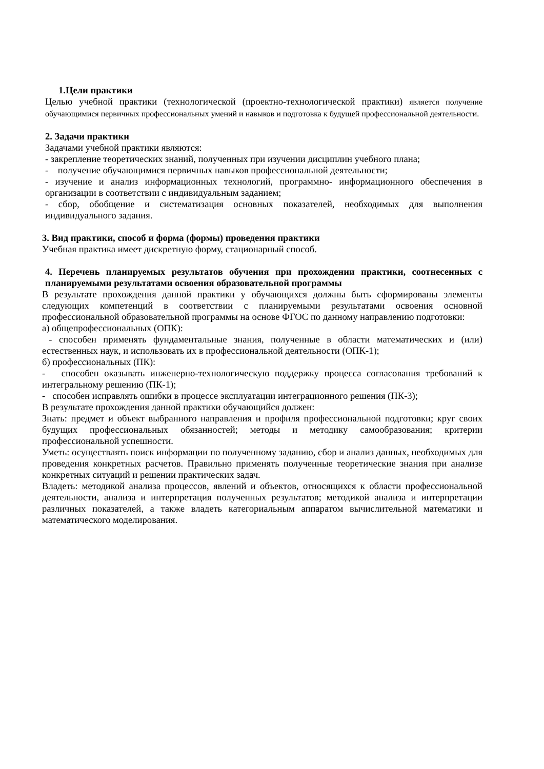1.Цели практики
Целью учебной практики (технологической (проектно-технологической практики) является получение обучающимися первичных профессиональных умений и навыков и подготовка к будущей профессиональной деятельности.
2. Задачи практики
Задачами учебной практики являются:
- закрепление теоретических знаний, полученных при изучении дисциплин учебного плана;
- получение обучающимися первичных навыков профессиональной деятельности;
- изучение и анализ информационных технологий, программно- информационного обеспечения в организации в соответствии с индивидуальным заданием;
- сбор, обобщение и систематизация основных показателей, необходимых для выполнения индивидуального задания.
3. Вид практики, способ и форма (формы) проведения практики
Учебная практика имеет дискретную форму, стационарный способ.
4. Перечень планируемых результатов обучения при прохождении практики, соотнесенных с планируемыми результатами освоения образовательной программы
В результате прохождения данной практики у обучающихся должны быть сформированы элементы следующих компетенций в соответствии с планируемыми результатами освоения основной профессиональной образовательной программы на основе ФГОС по данному направлению подготовки:
а) общепрофессиональных (ОПК):
- способен применять фундаментальные знания, полученные в области математических и (или) естественных наук, и использовать их в профессиональной деятельности (ОПК-1);
б) профессиональных (ПК):
- способен оказывать инженерно-технологическую поддержку процесса согласования требований к интегральному решению (ПК-1);
- способен исправлять ошибки в процессе эксплуатации интеграционного решения (ПК-3);
В результате прохождения данной практики обучающийся должен:
Знать: предмет и объект выбранного направления и профиля профессиональной подготовки; круг своих будущих профессиональных обязанностей; методы и методику самообразования; критерии профессиональной успешности.
Уметь: осуществлять поиск информации по полученному заданию, сбор и анализ данных, необходимых для проведения конкретных расчетов. Правильно применять полученные теоретические знания при анализе конкретных ситуаций и решении практических задач.
Владеть: методикой анализа процессов, явлений и объектов, относящихся к области профессиональной деятельности, анализа и интерпретация полученных результатов; методикой анализа и интерпретации различных показателей, а также владеть категориальным аппаратом вычислительной математики и математического моделирования.